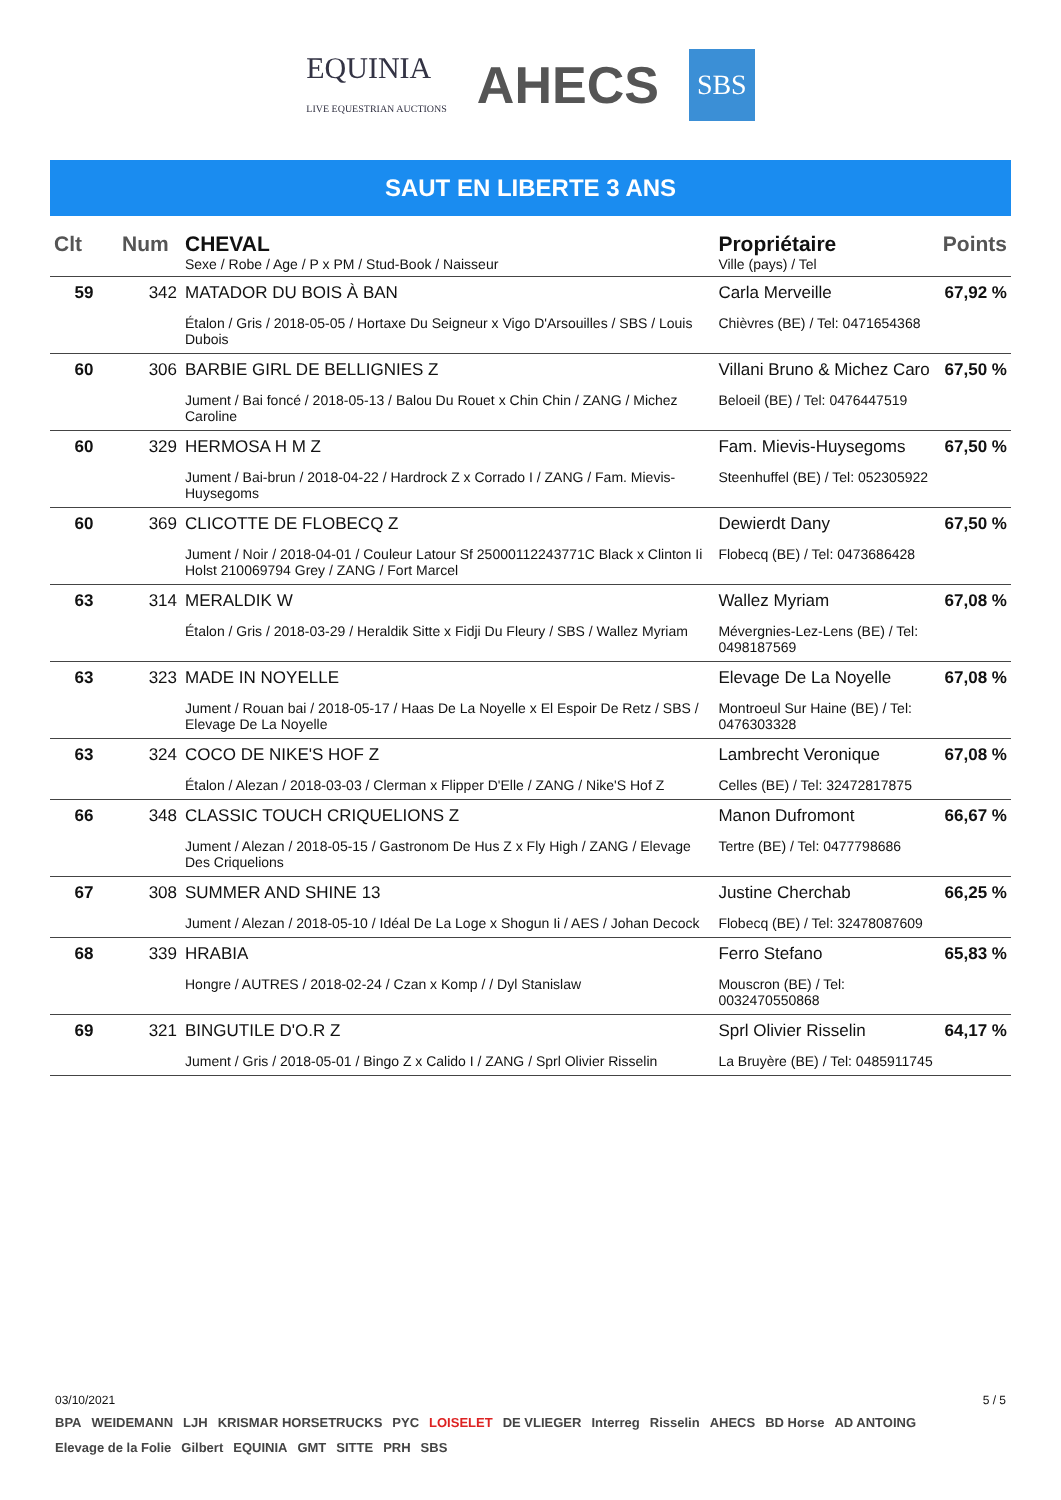EQUINIA
LIVE EQUESTRIAN AUCTIONS
AHECS
SBS
SAUT EN LIBERTE 3 ANS
| Clt | Num | CHEVAL Sexe / Robe / Age / P x PM / Stud-Book / Naisseur | Propriétaire Ville (pays) / Tel | Points |
| --- | --- | --- | --- | --- |
| 59 | 342 | MATADOR DU BOIS À BAN Étalon / Gris / 2018-05-05 / Hortaxe Du Seigneur x Vigo D'Arsouilles / SBS / Louis Dubois | Carla Merveille Chièvres (BE) / Tel: 0471654368 | 67,92 % |
| 60 | 306 | BARBIE GIRL DE BELLIGNIES Z Jument / Bai foncé / 2018-05-13 / Balou Du Rouet x Chin Chin / ZANG / Michez Caroline | Villani Bruno & Michez Caro Beloeil (BE) / Tel: 0476447519 | 67,50 % |
| 60 | 329 | HERMOSA H M Z Jument / Bai-brun / 2018-04-22 / Hardrock Z x Corrado I / ZANG / Fam. Mievis-Huysegoms | Fam. Mievis-Huysegoms Steenhuffel (BE) / Tel: 052305922 | 67,50 % |
| 60 | 369 | CLICOTTE DE FLOBECQ Z Jument / Noir / 2018-04-01 / Couleur Latour Sf 25000112243771C Black x Clinton Ii Holst 210069794 Grey / ZANG / Fort Marcel | Dewierdt Dany Flobecq (BE) / Tel: 0473686428 | 67,50 % |
| 63 | 314 | MERALDIK W Étalon / Gris / 2018-03-29 / Heraldik Sitte x Fidji Du Fleury / SBS / Wallez Myriam | Wallez Myriam Mévergnies-Lez-Lens (BE) / Tel: 0498187569 | 67,08 % |
| 63 | 323 | MADE IN NOYELLE Jument / Rouan bai / 2018-05-17 / Haas De La Noyelle x El Espoir De Retz / SBS / Elevage De La Noyelle | Elevage De La Noyelle Montroeul Sur Haine (BE) / Tel: 0476303328 | 67,08 % |
| 63 | 324 | COCO DE NIKE'S HOF Z Étalon / Alezan / 2018-03-03 / Clerman x Flipper D'Elle / ZANG / Nike'S Hof Z | Lambrecht Veronique Celles (BE) / Tel: 32472817875 | 67,08 % |
| 66 | 348 | CLASSIC TOUCH CRIQUELIONS Z Jument / Alezan / 2018-05-15 / Gastronom De Hus Z x Fly High / ZANG / Elevage Des Criquelions | Manon Dufromont Tertre (BE) / Tel: 0477798686 | 66,67 % |
| 67 | 308 | SUMMER AND SHINE 13 Jument / Alezan / 2018-05-10 / Idéal De La Loge x Shogun Ii / AES / Johan Decock | Justine Cherchab Flobecq (BE) / Tel: 32478087609 | 66,25 % |
| 68 | 339 | HRABIA Hongre / AUTRES / 2018-02-24 / Czan x Komp / / Dyl Stanislaw | Ferro Stefano Mouscron (BE) / Tel: 0032470550868 | 65,83 % |
| 69 | 321 | BINGUTILE D'O.R Z Jument / Gris / 2018-05-01 / Bingo Z x Calido I / ZANG / Sprl Olivier Risselin | Sprl Olivier Risselin La Bruyère (BE) / Tel: 0485911745 | 64,17 % |
03/10/2021 5 / 5
BPA WEIDEMANN LJH KRISMAR HORSETRUCKS PYC LOISELET DE VLIEGER Interreg Risselin AHECS BD Horse AD ANTOING Elevage de la Folie Gilbert EQUINIA GMT SITTE PRH SBS